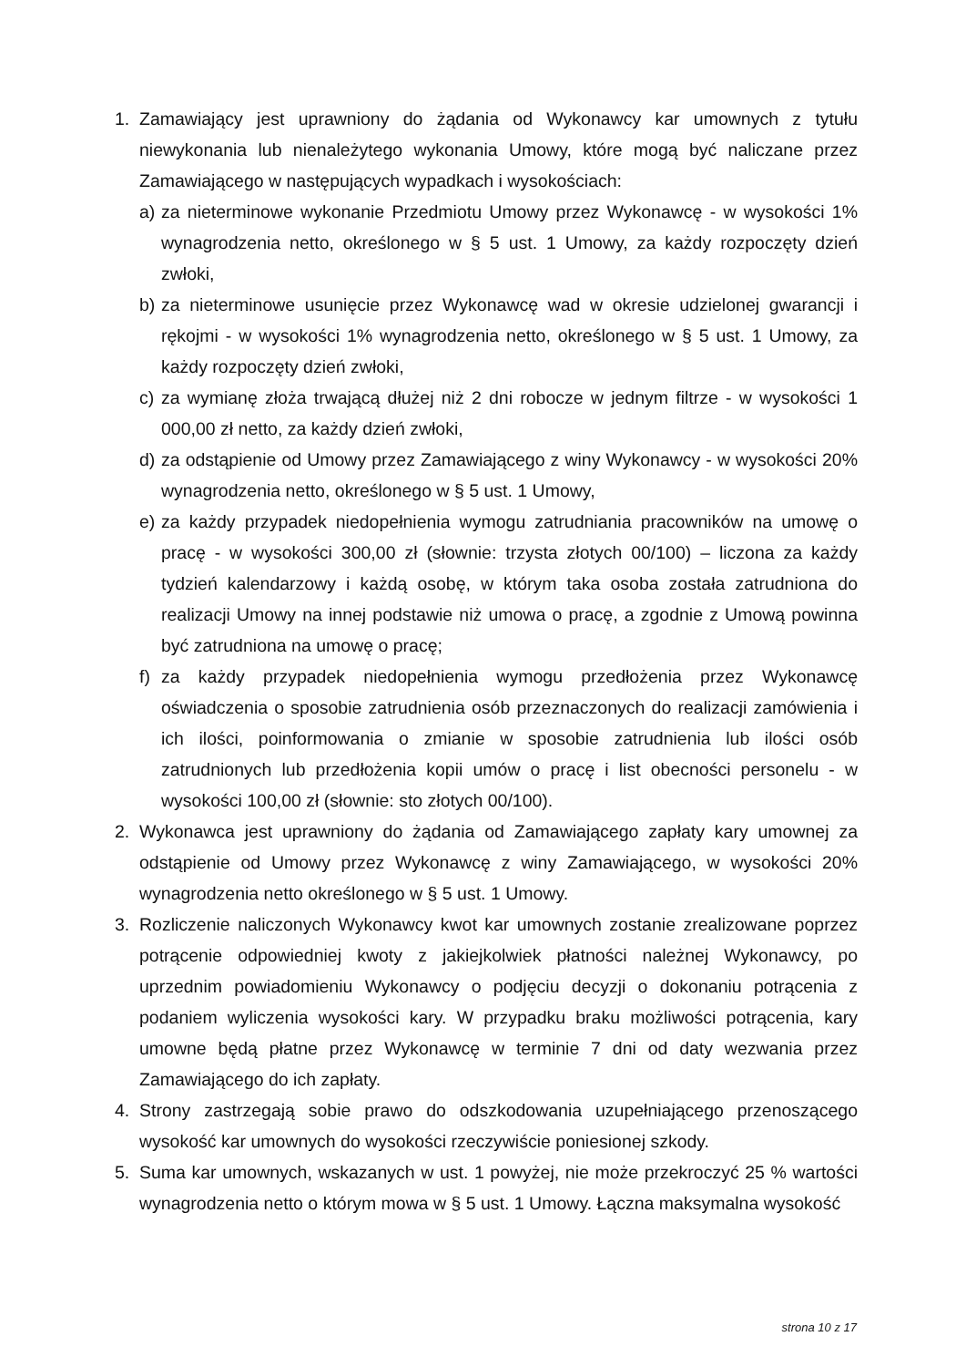1. Zamawiający jest uprawniony do żądania od Wykonawcy kar umownych z tytułu niewykonania lub nienależytego wykonania Umowy, które mogą być naliczane przez Zamawiającego w następujących wypadkach i wysokościach:
a) za nieterminowe wykonanie Przedmiotu Umowy przez Wykonawcę - w wysokości 1% wynagrodzenia netto, określonego w § 5 ust. 1 Umowy, za każdy rozpoczęty dzień zwłoki,
b) za nieterminowe usunięcie przez Wykonawcę wad w okresie udzielonej gwarancji i rękojmi - w wysokości 1% wynagrodzenia netto, określonego w § 5 ust. 1 Umowy, za każdy rozpoczęty dzień zwłoki,
c) za wymianę złoża trwającą dłużej niż 2 dni robocze w jednym filtrze - w wysokości 1 000,00 zł netto, za każdy dzień zwłoki,
d) za odstąpienie od Umowy przez Zamawiającego z winy Wykonawcy - w wysokości 20% wynagrodzenia netto, określonego w § 5 ust. 1 Umowy,
e) za każdy przypadek niedopełnienia wymogu zatrudniania pracowników na umowę o pracę - w wysokości 300,00 zł (słownie: trzysta złotych 00/100) – liczona za każdy tydzień kalendarzowy i każdą osobę, w którym taka osoba została zatrudniona do realizacji Umowy na innej podstawie niż umowa o pracę, a zgodnie z Umową powinna być zatrudniona na umowę o pracę;
f) za każdy przypadek niedopełnienia wymogu przedłożenia przez Wykonawcę oświadczenia o sposobie zatrudnienia osób przeznaczonych do realizacji zamówienia i ich ilości, poinformowania o zmianie w sposobie zatrudnienia lub ilości osób zatrudnionych lub przedłożenia kopii umów o pracę i list obecności personelu - w wysokości 100,00 zł (słownie: sto złotych 00/100).
2. Wykonawca jest uprawniony do żądania od Zamawiającego zapłaty kary umownej za odstąpienie od Umowy przez Wykonawcę z winy Zamawiającego, w wysokości 20% wynagrodzenia netto określonego w § 5 ust. 1 Umowy.
3. Rozliczenie naliczonych Wykonawcy kwot kar umownych zostanie zrealizowane poprzez potrącenie odpowiedniej kwoty z jakiejkolwiek płatności należnej Wykonawcy, po uprzednim powiadomieniu Wykonawcy o podjęciu decyzji o dokonaniu potrącenia z podaniem wyliczenia wysokości kary. W przypadku braku możliwości potrącenia, kary umowne będą płatne przez Wykonawcę w terminie 7 dni od daty wezwania przez Zamawiającego do ich zapłaty.
4. Strony zastrzegają sobie prawo do odszkodowania uzupełniającego przenoszącego wysokość kar umownych do wysokości rzeczywiście poniesionej szkody.
5. Suma kar umownych, wskazanych w ust. 1 powyżej, nie może przekroczyć 25 % wartości wynagrodzenia netto o którym mowa w § 5 ust. 1 Umowy. Łączna maksymalna wysokość
strona 10 z 17